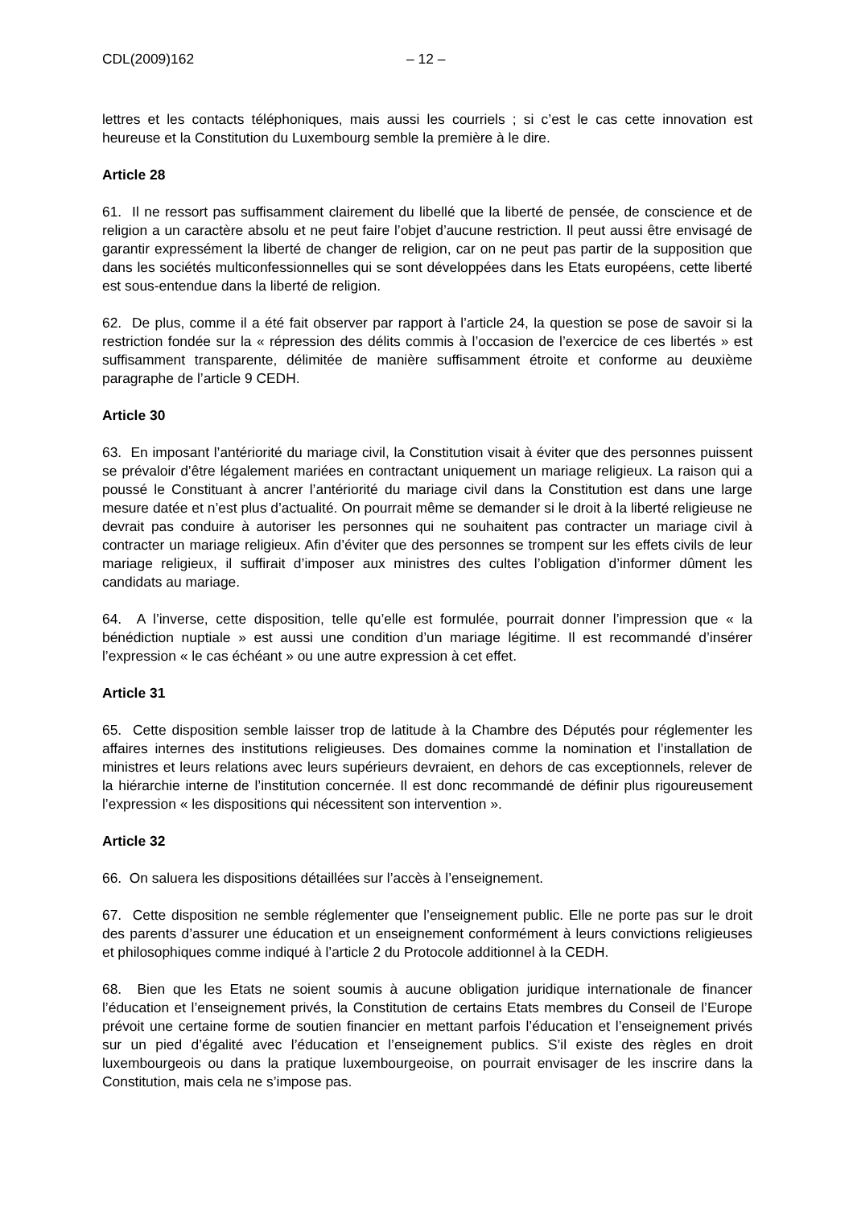CDL(2009)162 – 12 –
lettres et les contacts téléphoniques, mais aussi les courriels ; si c’est le cas cette innovation est heureuse et la Constitution du Luxembourg semble la première à le dire.
Article 28
61. Il ne ressort pas suffisamment clairement du libellé que la liberté de pensée, de conscience et de religion a un caractère absolu et ne peut faire l’objet d’aucune restriction. Il peut aussi être envisagé de garantir expressément la liberté de changer de religion, car on ne peut pas partir de la supposition que dans les sociétés multiconfessionnelles qui se sont développées dans les Etats européens, cette liberté est sous-entendue dans la liberté de religion.
62. De plus, comme il a été fait observer par rapport à l’article 24, la question se pose de savoir si la restriction fondée sur la « répression des délits commis à l’occasion de l’exercice de ces libertés » est suffisamment transparente, délimitée de manière suffisamment étroite et conforme au deuxième paragraphe de l’article 9 CEDH.
Article 30
63. En imposant l’antériorité du mariage civil, la Constitution visait à éviter que des personnes puissent se prévaloir d’être légalement mariées en contractant uniquement un mariage religieux. La raison qui a poussé le Constituant à ancrer l’antériorité du mariage civil dans la Constitution est dans une large mesure datée et n’est plus d’actualité. On pourrait même se demander si le droit à la liberté religieuse ne devrait pas conduire à autoriser les personnes qui ne souhaitent pas contracter un mariage civil à contracter un mariage religieux. Afin d’éviter que des personnes se trompent sur les effets civils de leur mariage religieux, il suffirait d’imposer aux ministres des cultes l’obligation d’informer dûment les candidats au mariage.
64. A l’inverse, cette disposition, telle qu’elle est formulée, pourrait donner l’impression que « la bénédiction nuptiale » est aussi une condition d’un mariage légitime. Il est recommandé d’insérer l’expression « le cas échéant » ou une autre expression à cet effet.
Article 31
65. Cette disposition semble laisser trop de latitude à la Chambre des Députés pour réglementer les affaires internes des institutions religieuses. Des domaines comme la nomination et l’installation de ministres et leurs relations avec leurs supérieurs devraient, en dehors de cas exceptionnels, relever de la hiérarchie interne de l’institution concernée. Il est donc recommandé de définir plus rigoureusement l’expression « les dispositions qui nécessitent son intervention ».
Article 32
66. On saluera les dispositions détaillées sur l’accès à l’enseignement.
67. Cette disposition ne semble réglementer que l’enseignement public. Elle ne porte pas sur le droit des parents d’assurer une éducation et un enseignement conformément à leurs convictions religieuses et philosophiques comme indiqué à l’article 2 du Protocole additionnel à la CEDH.
68. Bien que les Etats ne soient soumis à aucune obligation juridique internationale de financer l’éducation et l’enseignement privés, la Constitution de certains Etats membres du Conseil de l’Europe prévoit une certaine forme de soutien financier en mettant parfois l’éducation et l’enseignement privés sur un pied d’égalité avec l’éducation et l’enseignement publics. S’il existe des règles en droit luxembourgeois ou dans la pratique luxembourgeoise, on pourrait envisager de les inscrire dans la Constitution, mais cela ne s’impose pas.